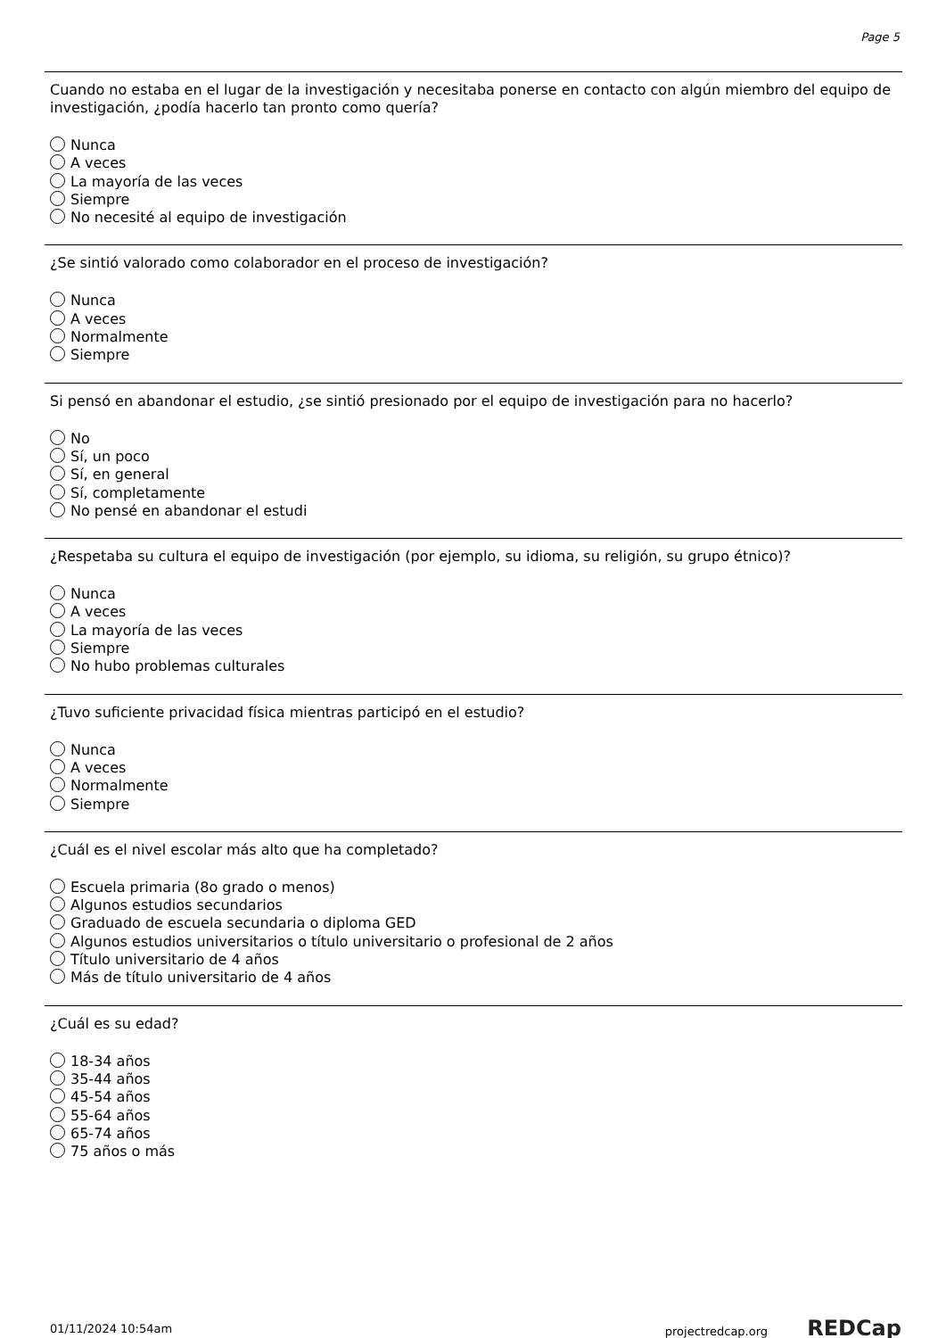Page 5
Cuando no estaba en el lugar de la investigación y necesitaba ponerse en contacto con algún miembro del equipo de investigación, ¿podía hacerlo tan pronto como quería?
Nunca
A veces
La mayoría de las veces
Siempre
No necesité al equipo de investigación
¿Se sintió valorado como colaborador en el proceso de investigación?
Nunca
A veces
Normalmente
Siempre
Si pensó en abandonar el estudio, ¿se sintió presionado por el equipo de investigación para no hacerlo?
No
Sí, un poco
Sí, en general
Sí, completamente
No pensé en abandonar el estudi
¿Respetaba su cultura el equipo de investigación (por ejemplo, su idioma, su religión, su grupo étnico)?
Nunca
A veces
La mayoría de las veces
Siempre
No hubo problemas culturales
¿Tuvo suficiente privacidad física mientras participó en el estudio?
Nunca
A veces
Normalmente
Siempre
¿Cuál es el nivel escolar más alto que ha completado?
Escuela primaria (8o grado o menos)
Algunos estudios secundarios
Graduado de escuela secundaria o diploma GED
Algunos estudios universitarios o título universitario o profesional de 2 años
Título universitario de 4 años
Más de título universitario de 4 años
¿Cuál es su edad?
18-34 años
35-44 años
45-54 años
55-64 años
65-74 años
75 años o más
01/11/2024 10:54am projectredcap.org REDCap